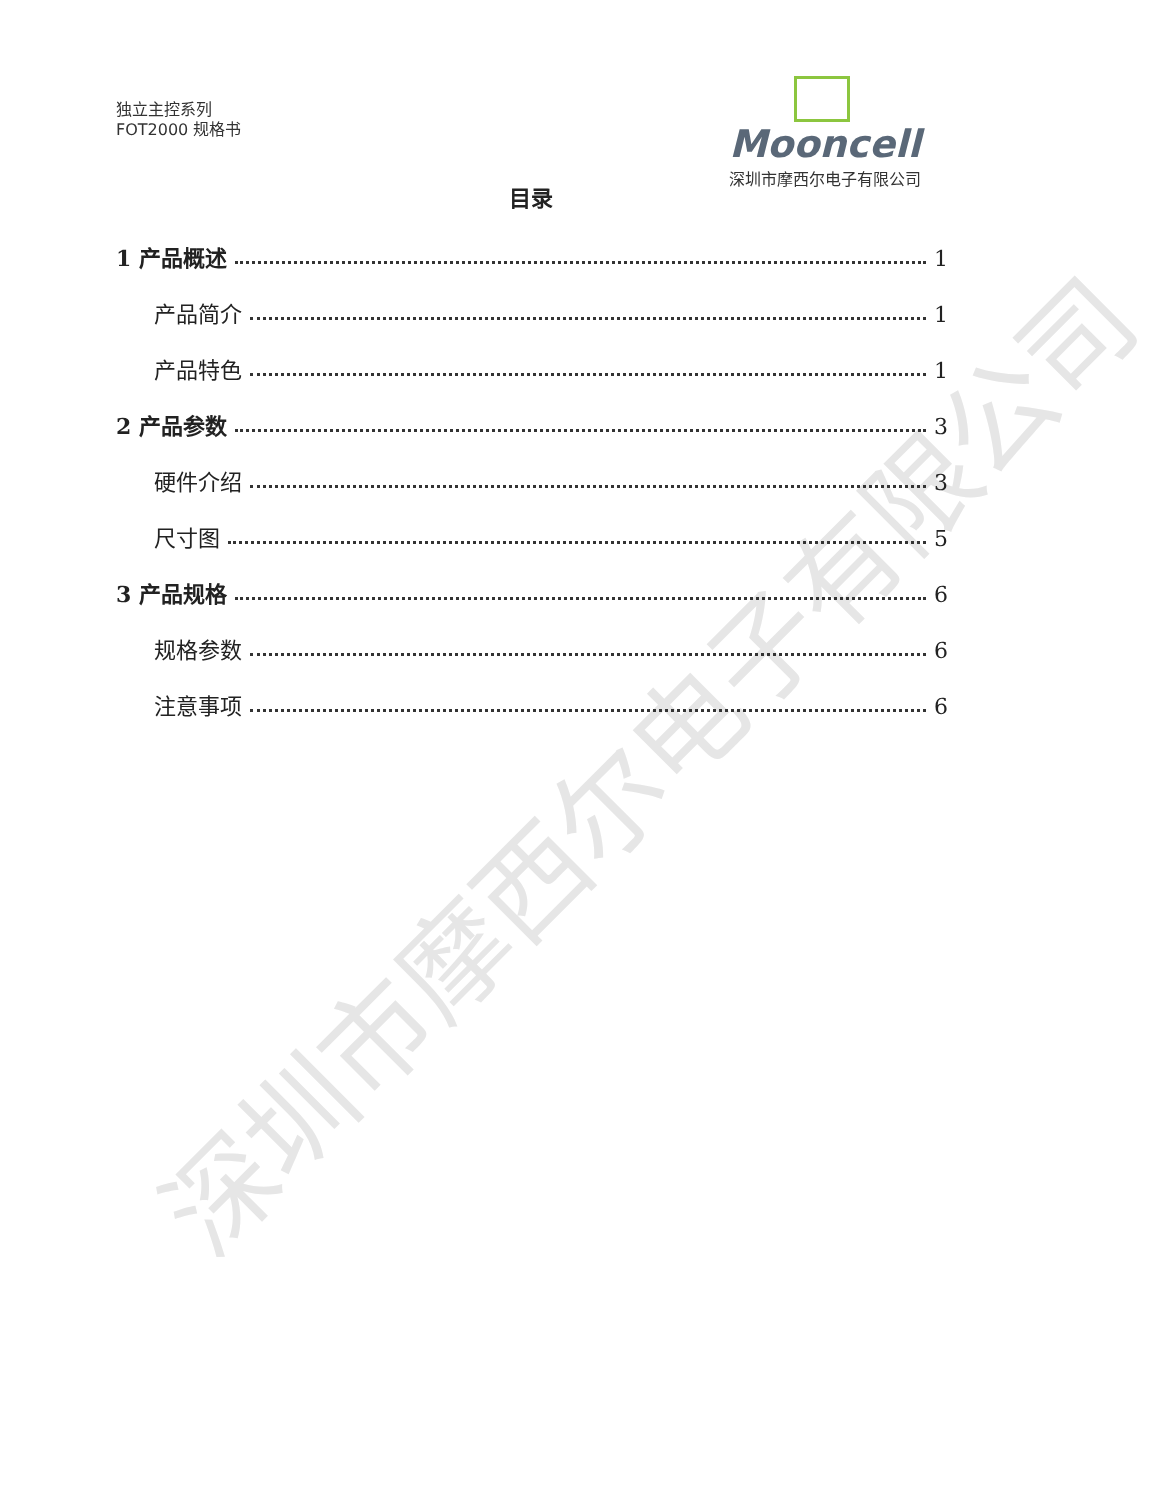深圳市摩西尔电子有限公司
独立主控系列
FOT2000 规格书
Mooncell
深圳市摩西尔电子有限公司
目录
1 产品概述 1
产品简介 1
产品特色 1
2 产品参数 3
硬件介绍 3
尺寸图 5
3 产品规格 6
规格参数 6
注意事项 6